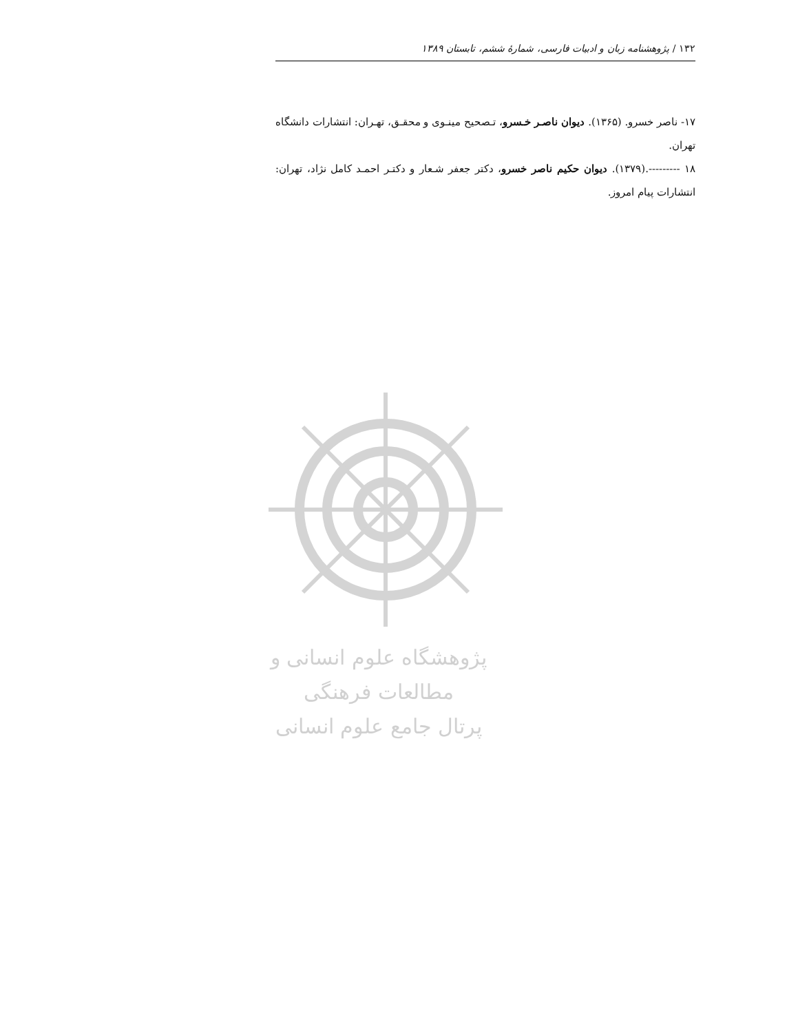۱۳۲ / پژوهشنامه زبان و ادبیات فارسی، شمارهٔ ششم، تابستان ۱۳۸۹
۱۷- ناصر خسرو. (۱۳۶۵). دیوان ناصـر خـسرو، تـصحیح مینـوی و محقـق، تهـران: انتشارات دانشگاه تهران.
۱۸ ---------.(۱۳۷۹). دیوان حکیم ناصر خسرو، دکتر جعفر شـعار و دکتـر احمـد کامل نژاد، تهران: انتشارات پیام امروز.
پژوهشگاه علوم انسانی و مطالعات فرهنگی
پرتال جامع علوم انسانی